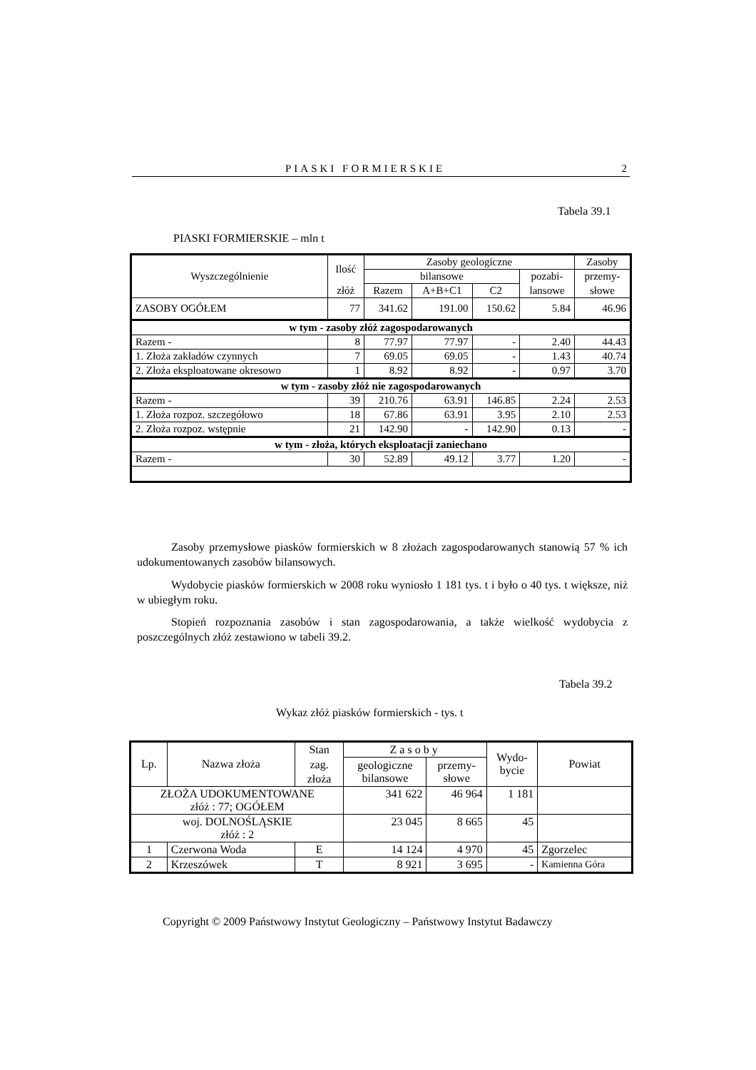PIASKI FORMIERSKIE 2
Tabela 39.1
PIASKI FORMIERSKIE – mln t
| Wyszczególnienie | Ilość | Zasoby geologiczne | | | | Zasoby |
| --- | --- | --- | --- | --- | --- | --- |
| | | bilansowe | | | pozabi- | przemy- |
| | złóż | Razem | A+B+C1 | C2 | lansowe | słowe |
| ZASOBY OGÓŁEM | 77 | 341.62 | 191.00 | 150.62 | 5.84 | 46.96 |
| w tym - zasoby złóż zagospodarowanych | | | | | | |
| Razem - | 8 | 77.97 | 77.97 | - | 2.40 | 44.43 |
| 1. Złoża zakładów czynnych | 7 | 69.05 | 69.05 | - | 1.43 | 40.74 |
| 2. Złoża eksploatowane okresowo | 1 | 8.92 | 8.92 | - | 0.97 | 3.70 |
| w tym - zasoby złóż nie zagospodarowanych | | | | | | |
| Razem - | 39 | 210.76 | 63.91 | 146.85 | 2.24 | 2.53 |
| 1. Złoża rozpoz. szczegółowo | 18 | 67.86 | 63.91 | 3.95 | 2.10 | 2.53 |
| 2. Złoża rozpoz. wstępnie | 21 | 142.90 | - | 142.90 | 0.13 | - |
| w tym - złoża, których eksploatacji zaniechano | | | | | | |
| Razem - | 30 | 52.89 | 49.12 | 3.77 | 1.20 | - |
Zasoby przemysłowe piasków formierskich w 8 złożach zagospodarowanych stanowią 57 % ich udokumentowanych zasobów bilansowych.
Wydobycie piasków formierskich w 2008 roku wyniosło 1 181 tys. t i było o 40 tys. t większe, niż w ubiegłym roku.
Stopień rozpoznania zasobów i stan zagospodarowania, a także wielkość wydobycia z poszczególnych złóż zestawiono w tabeli 39.2.
Tabela 39.2
Wykaz złóż piasków formierskich - tys. t
| Lp. | Nazwa złoża | Stan | Zasoby | | Wydo- bycie | Powiat |
| --- | --- | --- | --- | --- | --- | --- |
| | | zag. | geologiczne bilansowe | przemy- słowe | | |
| | | złoża | | | | |
| ZŁOŻA UDOKUMENTOWANE złóż : 77; OGÓŁEM | | | 341 622 | 46 964 | 1 181 | |
| woj. DOLNOŚLĄSKIE złóż : 2 | | | 23 045 | 8 665 | 45 | |
| 1 | Czerwona Woda | E | 14 124 | 4 970 | 45 | Zgorzelec |
| 2 | Krzeszówek | T | 8 921 | 3 695 | - | Kamienna Góra |
Copyright © 2009 Państwowy Instytut Geologiczny – Państwowy Instytut Badawczy